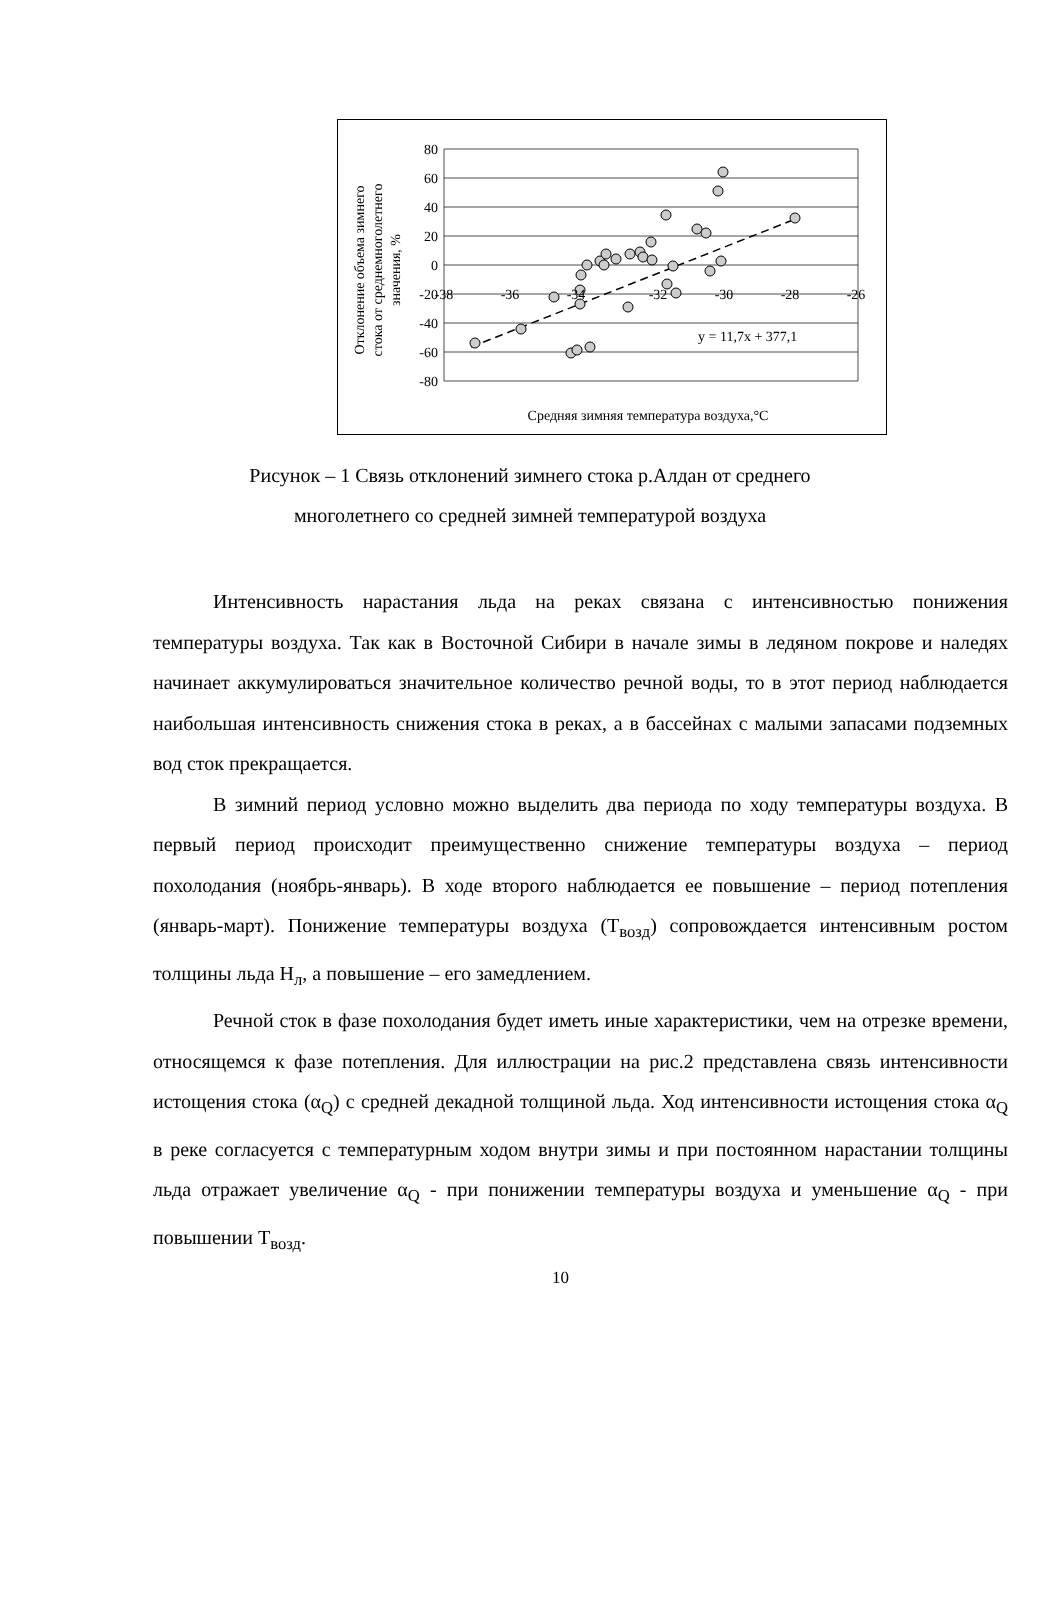80
60
40
20
0
-20
-40
-60
-80
-38
-36
-34
-32
-30
-28
-26
y = 11,7x + 377,1
Средняя зимняя температура воздуха,°C
Отклонение объема зимнего
стока от среднемноголетнего
значения, %
Рисунок – 1 Связь отклонений зимнего стока р.Алдан от среднего
многолетнего со средней зимней температурой воздуха
Интенсивность нарастания льда на реках связана с интенсивностью понижения температуры воздуха. Так как в Восточной Сибири в начале зимы в ледяном покрове и наледях начинает аккумулироваться значительное количество речной воды, то в этот период наблюдается наибольшая интенсивность снижения стока в реках, а в бассейнах с малыми запасами подземных вод сток прекращается.
В зимний период условно можно выделить два периода по ходу температуры воздуха. В первый период происходит преимущественно снижение температуры воздуха – период похолодания (ноябрь-январь). В ходе второго наблюдается ее повышение – период потепления (январь-март). Понижение температуры воздуха (T<sub>возд</sub>) сопровождается интенсивным ростом толщины льда H<sub>л</sub>, а повышение – его замедлением.
Речной сток в фазе похолодания будет иметь иные характеристики, чем на отрезке времени, относящемся к фазе потепления. Для иллюстрации на рис.2 представлена связь интенсивности истощения стока (α<sub>Q</sub>) с средней декадной толщиной льда. Ход интенсивности истощения стока α<sub>Q</sub> в реке согласуется с температурным ходом внутри зимы и при постоянном нарастании толщины льда отражает увеличение α<sub>Q</sub> - при понижении температуры воздуха и уменьшение α<sub>Q</sub> - при повышении T<sub>возд</sub>.
10